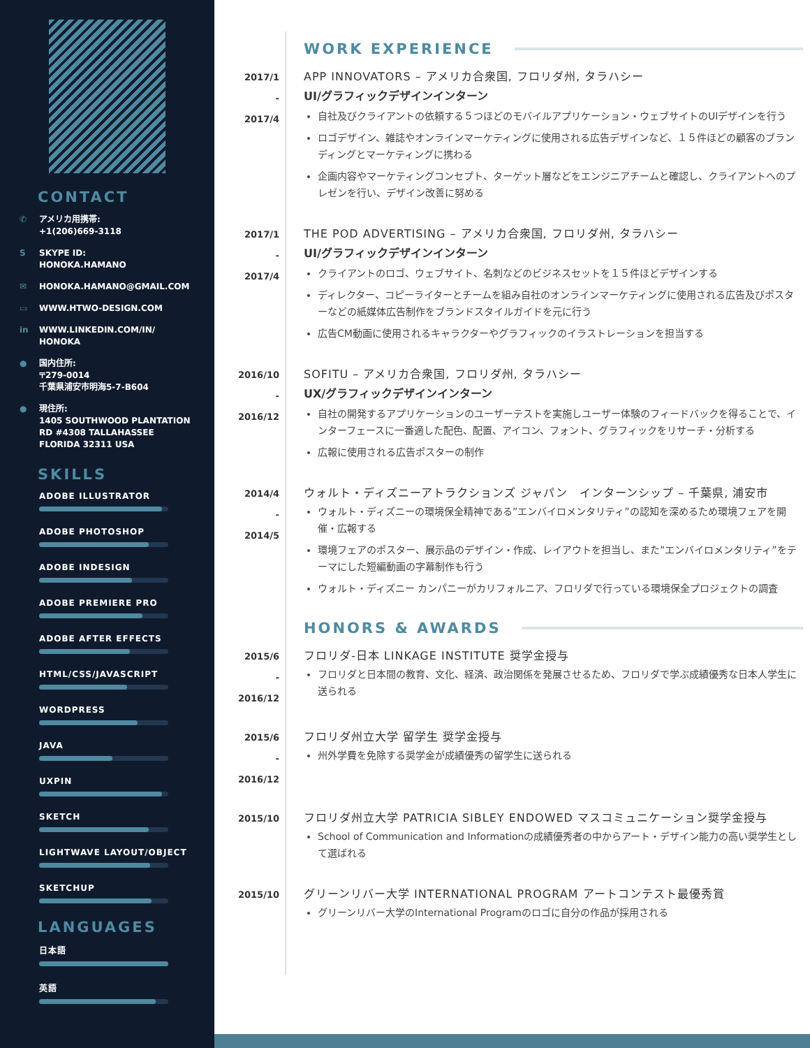CONTACT
✆ アメリカ用携帯:
+1(206)669-3118
S SKYPE ID:
HONOKA.HAMANO
✉ HONOKA.HAMANO@GMAIL.COM
▭ WWW.HTWO-DESIGN.COM
in WWW.LINKEDIN.COM/IN/
HONOKA
● 国内住所:
〒279-0014
千葉県浦安市明海5-7-B604
● 現住所:
1405 SOUTHWOOD PLANTATION
RD #4308 TALLAHASSEE
FLORIDA 32311 USA
SKILLS
ADOBE ILLUSTRATOR
ADOBE PHOTOSHOP
ADOBE INDESIGN
ADOBE PREMIERE PRO
ADOBE AFTER EFFECTS
HTML/CSS/JAVASCRIPT
WORDPRESS
JAVA
UXPIN
SKETCH
LIGHTWAVE LAYOUT/OBJECT
SKETCHUP
LANGUAGES
日本語
英語
WORK EXPERIENCE
2017/1
-
2017/4
APP INNOVATORS – アメリカ合衆国, フロリダ州, タラハシー
UI/グラフィックデザインインターン
自社及びクライアントの依頼する５つほどのモバイルアプリケーション・ウェブサイトのUIデザインを行う
ロゴデザイン、雑誌やオンラインマーケティングに使用される広告デザインなど、１５件ほどの顧客のブランディングとマーケティングに携わる
企画内容やマーケティングコンセプト、ターゲット層などをエンジニアチームと確認し、クライアントへのプレゼンを行い、デザイン改善に努める
2017/1
-
2017/4
THE POD ADVERTISING – アメリカ合衆国, フロリダ州, タラハシー
UI/グラフィックデザインインターン
クライアントのロゴ、ウェブサイト、名刺などのビジネスセットを１５件ほどデザインする
ディレクター、コピーライターとチームを組み自社のオンラインマーケティングに使用される広告及びポスターなどの紙媒体広告制作をブランドスタイルガイドを元に行う
広告CM動画に使用されるキャラクターやグラフィックのイラストレーションを担当する
2016/10
-
2016/12
SOFITU – アメリカ合衆国, フロリダ州, タラハシー
UX/グラフィックデザインインターン
自社の開発するアプリケーションのユーザーテストを実施しユーザー体験のフィードバックを得ることで、インターフェースに一番適した配色、配置、アイコン、フォント、グラフィックをリサーチ・分析する
広報に使用される広告ポスターの制作
2014/4
-
2014/5
ウォルト・ディズニーアトラクションズ ジャパン　インターンシップ – 千葉県, 浦安市
ウォルト・ディズニーの環境保全精神である”エンバイロメンタリティ”の認知を深めるため環境フェアを開催・広報する
環境フェアのポスター、展示品のデザイン・作成、レイアウトを担当し、また”エンバイロメンタリティ”をテーマにした短編動画の字幕制作も行う
ウォルト・ディズニー カンパニーがカリフォルニア、フロリダで行っている環境保全プロジェクトの調査
HONORS & AWARDS
2015/6
-
2016/12
フロリダ-日本 LINKAGE INSTITUTE 奨学金授与
フロリダと日本間の教育、文化、経済、政治関係を発展させるため、フロリダで学ぶ成績優秀な日本人学生に送られる
2015/6
-
2016/12
フロリダ州立大学 留学生 奨学金授与
州外学費を免除する奨学金が成績優秀の留学生に送られる
2015/10
フロリダ州立大学 PATRICIA SIBLEY ENDOWED マスコミュニケーション奨学金授与
School of Communication and Informationの成績優秀者の中からアート・デザイン能力の高い奨学生として選ばれる
2015/10
グリーンリバー大学 INTERNATIONAL PROGRAM アートコンテスト最優秀賞
グリーンリバー大学のInternational Programのロゴに自分の作品が採用される